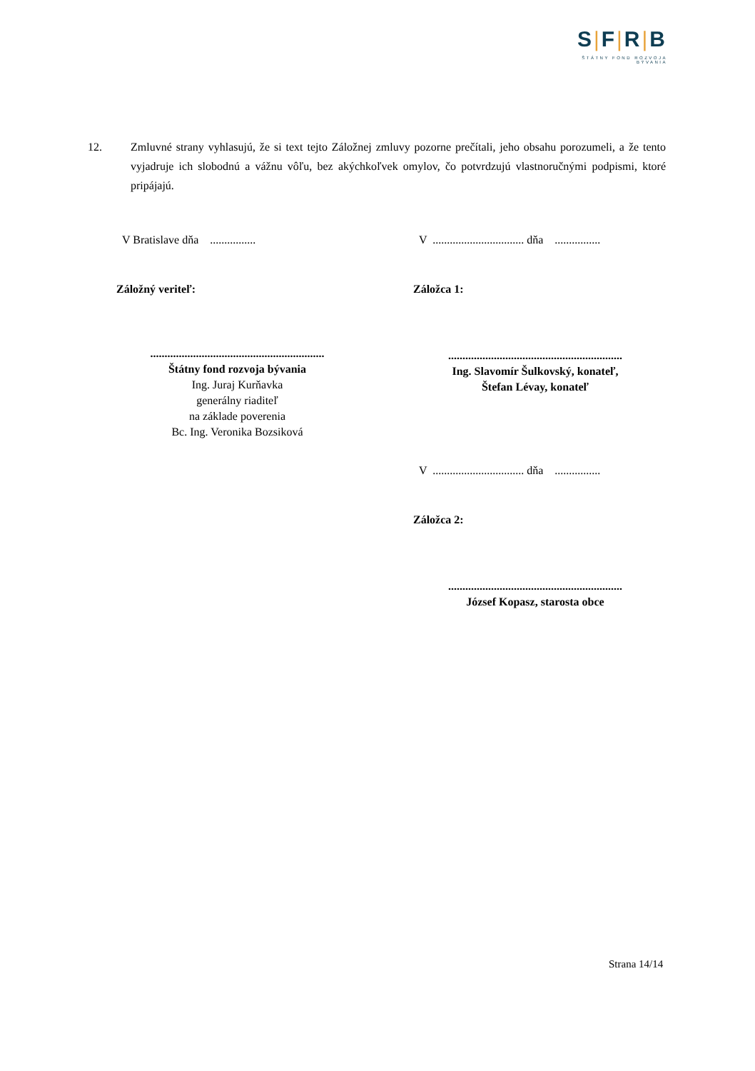S|F|R|B
ŠTÁTNY FOND ROZVOJA BÝVANIA
12. Zmluvné strany vyhlasujú, že si text tejto Záložnej zmluvy pozorne prečítali, jeho obsahu porozumeli, a že tento vyjadruje ich slobodnú a vážnu vôľu, bez akýchkoľvek omylov, čo potvrdzujú vlastnoručnými podpismi, ktoré pripájajú.
V Bratislave dňa ................
Záložný veriteľ:
.............................................................
Štátny fond rozvoja bývania
Ing. Juraj Kurňavka
generálny riaditeľ
na základe poverenia
Bc. Ing. Veronika Bozsiková
V ................................ dňa ................
Záložca 1:
.............................................................
Ing. Slavomír Šulkovský, konateľ,
Štefan Lévay, konateľ
V ................................ dňa ................
Záložca 2:
.............................................................
József Kopasz, starosta obce
Strana 14/14